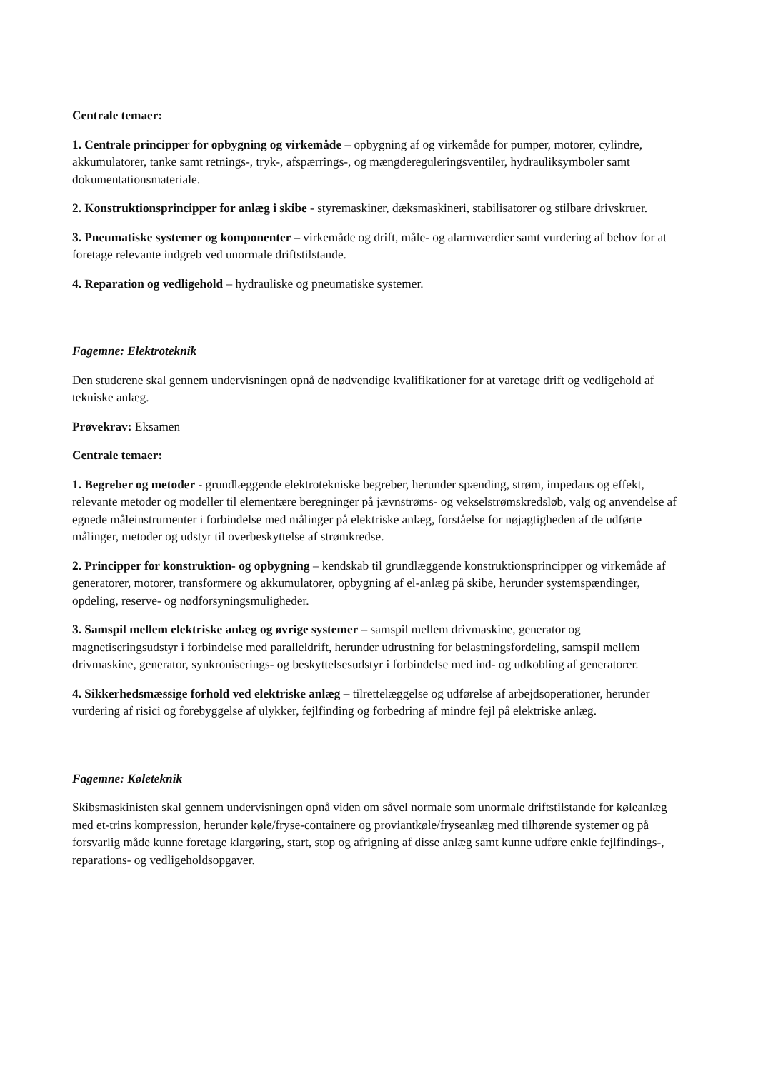Centrale temaer:
1. Centrale principper for opbygning og virkemåde – opbygning af og virkemåde for pumper, motorer, cylindre, akkumulatorer, tanke samt retnings-, tryk-, afspærrings-, og mængdereguleringsventiler, hydrauliksymboler samt dokumentationsmateriale.
2. Konstruktionsprincipper for anlæg i skibe - styremaskiner, dæksmaskineri, stabilisatorer og stilbare drivskruer.
3. Pneumatiske systemer og komponenter – virkemåde og drift, måle- og alarmværdier samt vurdering af behov for at foretage relevante indgreb ved unormale driftstilstande.
4. Reparation og vedligehold – hydrauliske og pneumatiske systemer.
Fagemne: Elektroteknik
Den studerene skal gennem undervisningen opnå de nødvendige kvalifikationer for at varetage drift og vedligehold af tekniske anlæg.
Prøvekrav: Eksamen
Centrale temaer:
1. Begreber og metoder - grundlæggende elektrotekniske begreber, herunder spænding, strøm, impedans og effekt, relevante metoder og modeller til elementære beregninger på jævnstrøms- og vekselstrømskredsløb, valg og anvendelse af egnede måleinstrumenter i forbindelse med målinger på elektriske anlæg, forståelse for nøjagtigheden af de udførte målinger, metoder og udstyr til overbeskyttelse af strømkredse.
2. Principper for konstruktion- og opbygning – kendskab til grundlæggende konstruktionsprincipper og virkemåde af generatorer, motorer, transformere og akkumulatorer, opbygning af el-anlæg på skibe, herunder systemspændinger, opdeling, reserve- og nødforsyningsmuligheder.
3. Samspil mellem elektriske anlæg og øvrige systemer – samspil mellem drivmaskine, generator og magnetiseringsudstyr i forbindelse med paralleldrift, herunder udrustning for belastningsfordeling, samspil mellem drivmaskine, generator, synkroniserings- og beskyttelsesudstyr i forbindelse med ind- og udkobling af generatorer.
4. Sikkerhedsmæssige forhold ved elektriske anlæg – tilrettelæggelse og udførelse af arbejdsoperationer, herunder vurdering af risici og forebyggelse af ulykker, fejlfinding og forbedring af mindre fejl på elektriske anlæg.
Fagemne: Køleteknik
Skibsmaskinisten skal gennem undervisningen opnå viden om såvel normale som unormale driftstilstande for køleanlæg med et-trins kompression, herunder køle/fryse-containere og proviantkøle/fryseanlæg med tilhørende systemer og på forsvarlig måde kunne foretage klargøring, start, stop og afrigning af disse anlæg samt kunne udføre enkle fejlfindings-, reparations- og vedligeholdsopgaver.